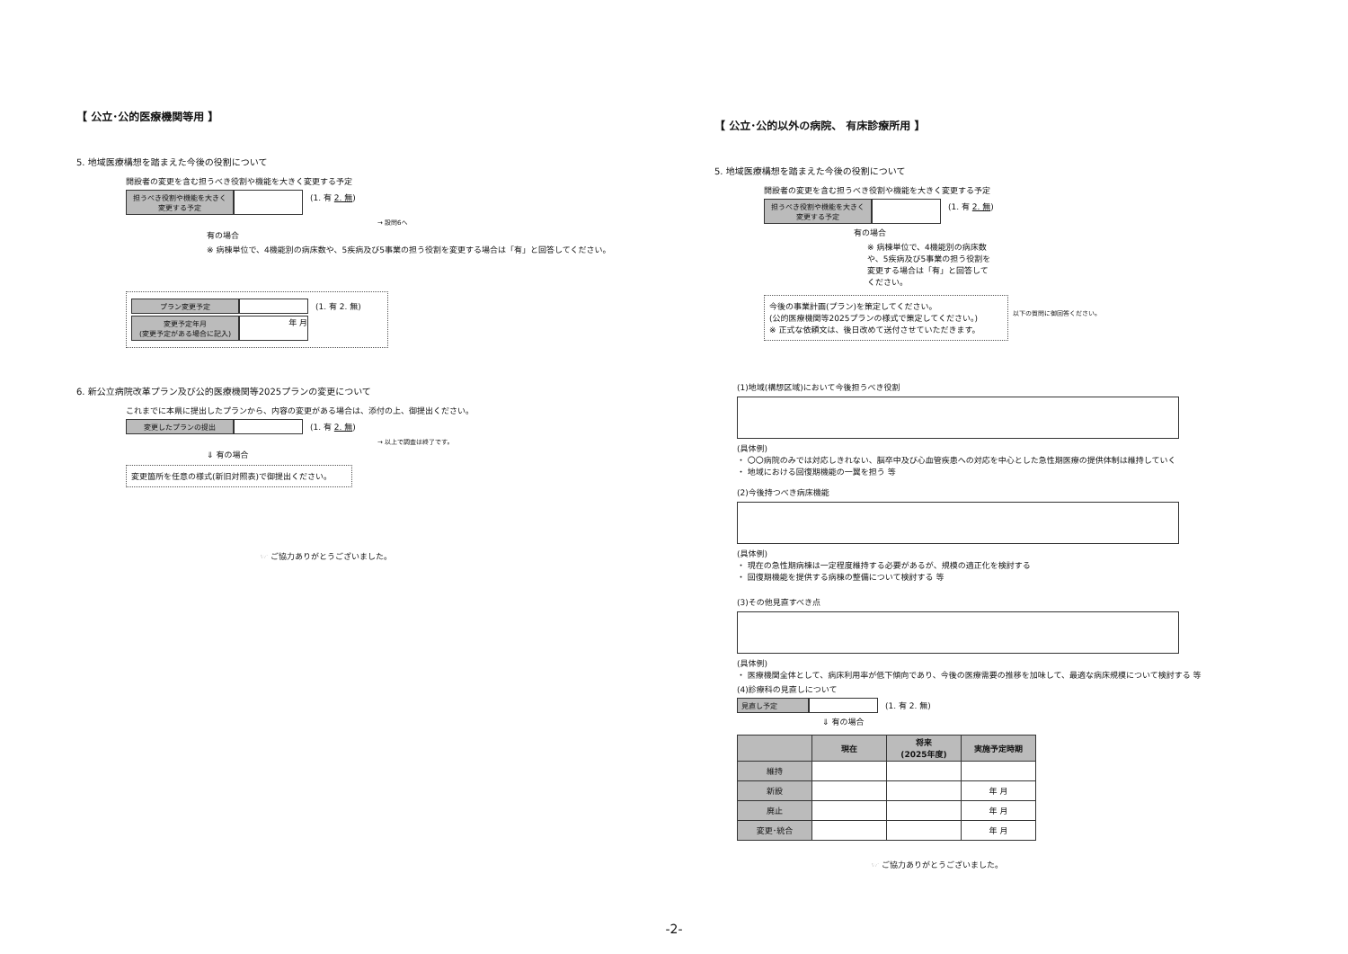【 公立･公的医療機関等用 】
5. 地域医療構想を踏まえた今後の役割について
開設者の変更を含む担うべき役割や機能を大きく変更する予定
担うべき役割や機能を大きく変更する予定
(1. 有 2. 無)
→ 設問6へ
有の場合
※ 病棟単位で、4機能別の病床数や、5疾病及び5事業の担う役割を変更する場合は「有」と回答してください。
プラン変更予定 (1. 有 2. 無)
変更予定年月
(変更予定がある場合に記入)
年 月
6. 新公立病院改革プラン及び公的医療機関等2025プランの変更について
これまでに本県に提出したプランから、内容の変更がある場合は、添付の上、御提出ください。
変更したプランの提出 (1. 有 2. 無)
→ 以上で調査は終了です。
⇓ 有の場合
変更箇所を任意の様式(新旧対照表)で御提出ください。
☞ ご協力ありがとうございました。
【 公立･公的以外の病院、 有床診療所用 】
5. 地域医療構想を踏まえた今後の役割について
開設者の変更を含む担うべき役割や機能を大きく変更する予定
担うべき役割や機能を大きく変更する予定
(1. 有 2. 無)
有の場合
※ 病棟単位で、4機能別の病床数や、5疾病及び5事業の担う役割を変更する場合は「有」と回答してください。
今後の事業計画(プラン)を策定してください。
(公的医療機関等2025プランの様式で策定してください。)
※ 正式な依頼文は、後日改めて送付させていただきます。
以下の質問に御回答ください。
(1)地域(構想区域)において今後担うべき役割
(具体例)
・ 〇〇病院のみでは対応しきれない、脳卒中及び心血管疾患への対応を中心とした急性期医療の提供体制は維持していく
・ 地域における回復期機能の一翼を担う 等
(2)今後持つべき病床機能
(具体例)
・ 現在の急性期病棟は一定程度維持する必要があるが、規模の適正化を検討する
・ 回復期機能を提供する病棟の整備について検討する 等
(3)その他見直すべき点
(具体例)
・ 医療機関全体として、病床利用率が低下傾向であり、今後の医療需要の推移を加味して、最適な病床規模について検討する 等
(4)診療科の見直しについて
見直し予定 (1. 有 2. 無)
⇓ 有の場合
| | 現在 | 将来 (2025年度) | 実施予定時期 |
| --- | --- | --- | --- |
| 維持 | | | |
| 新設 | | | 年 月 |
| 廃止 | | | 年 月 |
| 変更･統合 | | | 年 月 |
☞ ご協力ありがとうございました。
-2-